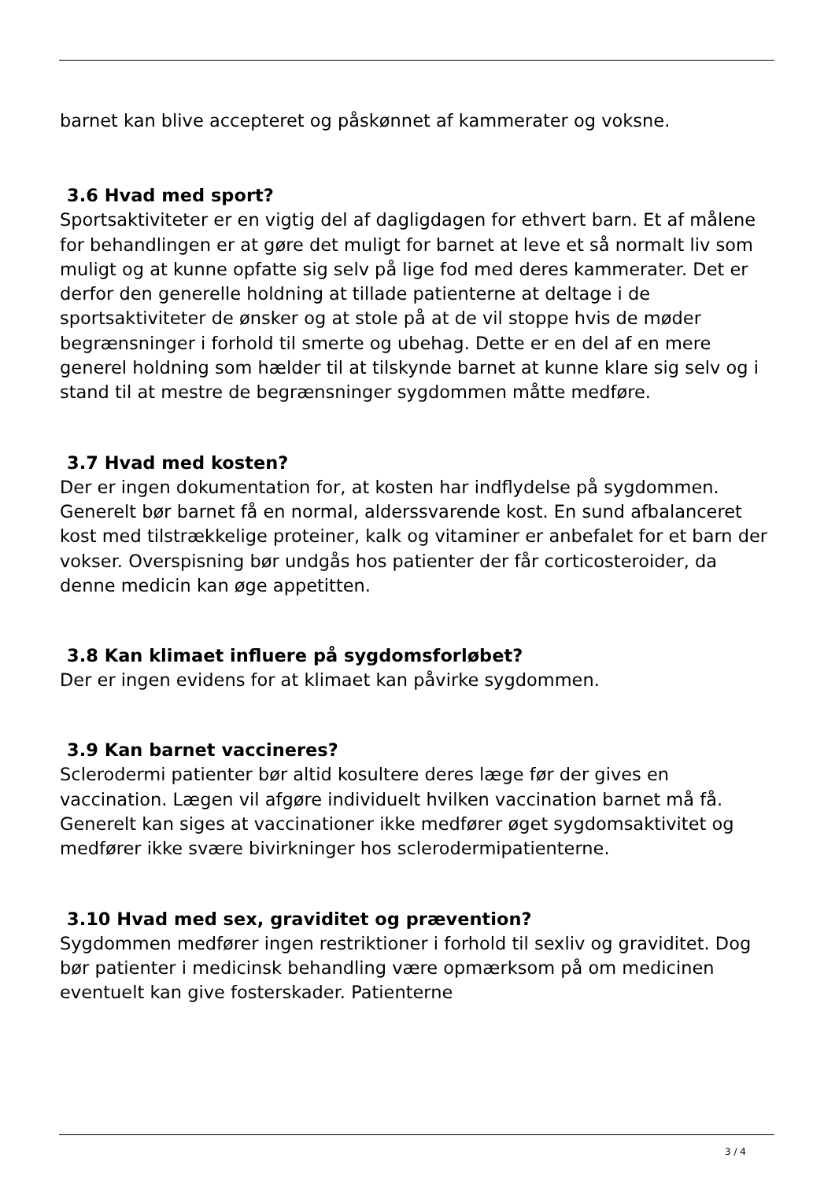barnet kan blive accepteret og påskønnet af kammerater og voksne.
3.6 Hvad med sport?
Sportsaktiviteter er en vigtig del af dagligdagen for ethvert barn. Et af målene for behandlingen er at gøre det muligt for barnet at leve et så normalt liv som muligt og at kunne opfatte sig selv på lige fod med deres kammerater. Det er derfor den generelle holdning at tillade patienterne at deltage i de sportsaktiviteter de ønsker og at stole på at de vil stoppe hvis de møder begrænsninger i forhold til smerte og ubehag. Dette er en del af en mere generel holdning som hælder til at tilskynde barnet at kunne klare sig selv og i stand til at mestre de begrænsninger sygdommen måtte medføre.
3.7 Hvad med kosten?
Der er ingen dokumentation for, at kosten har indflydelse på sygdommen. Generelt bør barnet få en normal, alderssvarende kost. En sund afbalanceret kost med tilstrækkelige proteiner, kalk og vitaminer er anbefalet for et barn der vokser. Overspisning bør undgås hos patienter der får corticosteroider, da denne medicin kan øge appetitten.
3.8 Kan klimaet influere på sygdomsforløbet?
Der er ingen evidens for at klimaet kan påvirke sygdommen.
3.9 Kan barnet vaccineres?
Sclerodermi patienter bør altid kosultere deres læge før der gives en vaccination. Lægen vil afgøre individuelt hvilken vaccination barnet må få. Generelt kan siges at vaccinationer ikke medfører øget sygdomsaktivitet og medfører ikke svære bivirkninger hos sclerodermipatienterne.
3.10 Hvad med sex, graviditet og prævention?
Sygdommen medfører ingen restriktioner i forhold til sexliv og graviditet. Dog bør patienter i medicinsk behandling være opmærksom på om medicinen eventuelt kan give fosterskader. Patienterne
3 / 4